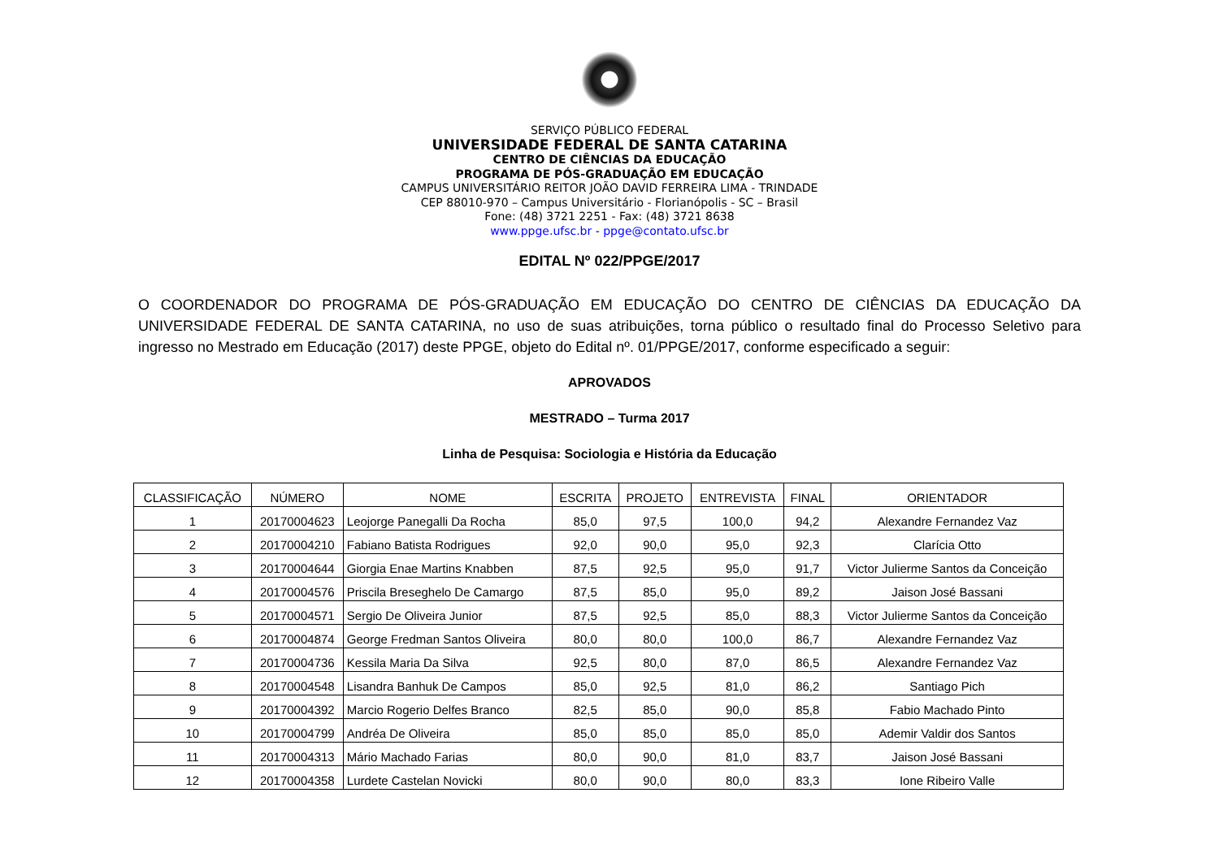SERVIÇO PÚBLICO FEDERAL
UNIVERSIDADE FEDERAL DE SANTA CATARINA
CENTRO DE CIÊNCIAS DA EDUCAÇÃO
PROGRAMA DE PÓS-GRADUAÇÃO EM EDUCAÇÃO
CAMPUS UNIVERSITÁRIO REITOR JOÃO DAVID FERREIRA LIMA - TRINDADE
CEP 88010-970 – Campus Universitário - Florianópolis - SC – Brasil
Fone: (48) 3721 2251 - Fax: (48) 3721 8638
www.ppge.ufsc.br - ppge@contato.ufsc.br
EDITAL Nº 022/PPGE/2017
O COORDENADOR DO PROGRAMA DE PÓS-GRADUAÇÃO EM EDUCAÇÃO DO CENTRO DE CIÊNCIAS DA EDUCAÇÃO DA UNIVERSIDADE FEDERAL DE SANTA CATARINA, no uso de suas atribuições, torna público o resultado final do Processo Seletivo para ingresso no Mestrado em Educação (2017) deste PPGE, objeto do Edital nº. 01/PPGE/2017, conforme especificado a seguir:
APROVADOS
MESTRADO – Turma 2017
Linha de Pesquisa: Sociologia e História da Educação
| CLASSIFICAÇÃO | NÚMERO | NOME | ESCRITA | PROJETO | ENTREVISTA | FINAL | ORIENTADOR |
| --- | --- | --- | --- | --- | --- | --- | --- |
| 1 | 20170004623 | Leojorge Panegalli Da Rocha | 85,0 | 97,5 | 100,0 | 94,2 | Alexandre Fernandez Vaz |
| 2 | 20170004210 | Fabiano Batista Rodrigues | 92,0 | 90,0 | 95,0 | 92,3 | Clarícia Otto |
| 3 | 20170004644 | Giorgia Enae Martins Knabben | 87,5 | 92,5 | 95,0 | 91,7 | Victor Julierme Santos da Conceição |
| 4 | 20170004576 | Priscila Breseghelo De Camargo | 87,5 | 85,0 | 95,0 | 89,2 | Jaison José Bassani |
| 5 | 20170004571 | Sergio De Oliveira Junior | 87,5 | 92,5 | 85,0 | 88,3 | Victor Julierme Santos da Conceição |
| 6 | 20170004874 | George Fredman Santos Oliveira | 80,0 | 80,0 | 100,0 | 86,7 | Alexandre Fernandez Vaz |
| 7 | 20170004736 | Kessila Maria Da Silva | 92,5 | 80,0 | 87,0 | 86,5 | Alexandre Fernandez Vaz |
| 8 | 20170004548 | Lisandra Banhuk De Campos | 85,0 | 92,5 | 81,0 | 86,2 | Santiago Pich |
| 9 | 20170004392 | Marcio Rogerio Delfes Branco | 82,5 | 85,0 | 90,0 | 85,8 | Fabio Machado Pinto |
| 10 | 20170004799 | Andréa De Oliveira | 85,0 | 85,0 | 85,0 | 85,0 | Ademir Valdir dos Santos |
| 11 | 20170004313 | Mário Machado Farias | 80,0 | 90,0 | 81,0 | 83,7 | Jaison José Bassani |
| 12 | 20170004358 | Lurdete Castelan Novicki | 80,0 | 90,0 | 80,0 | 83,3 | Ione Ribeiro Valle |